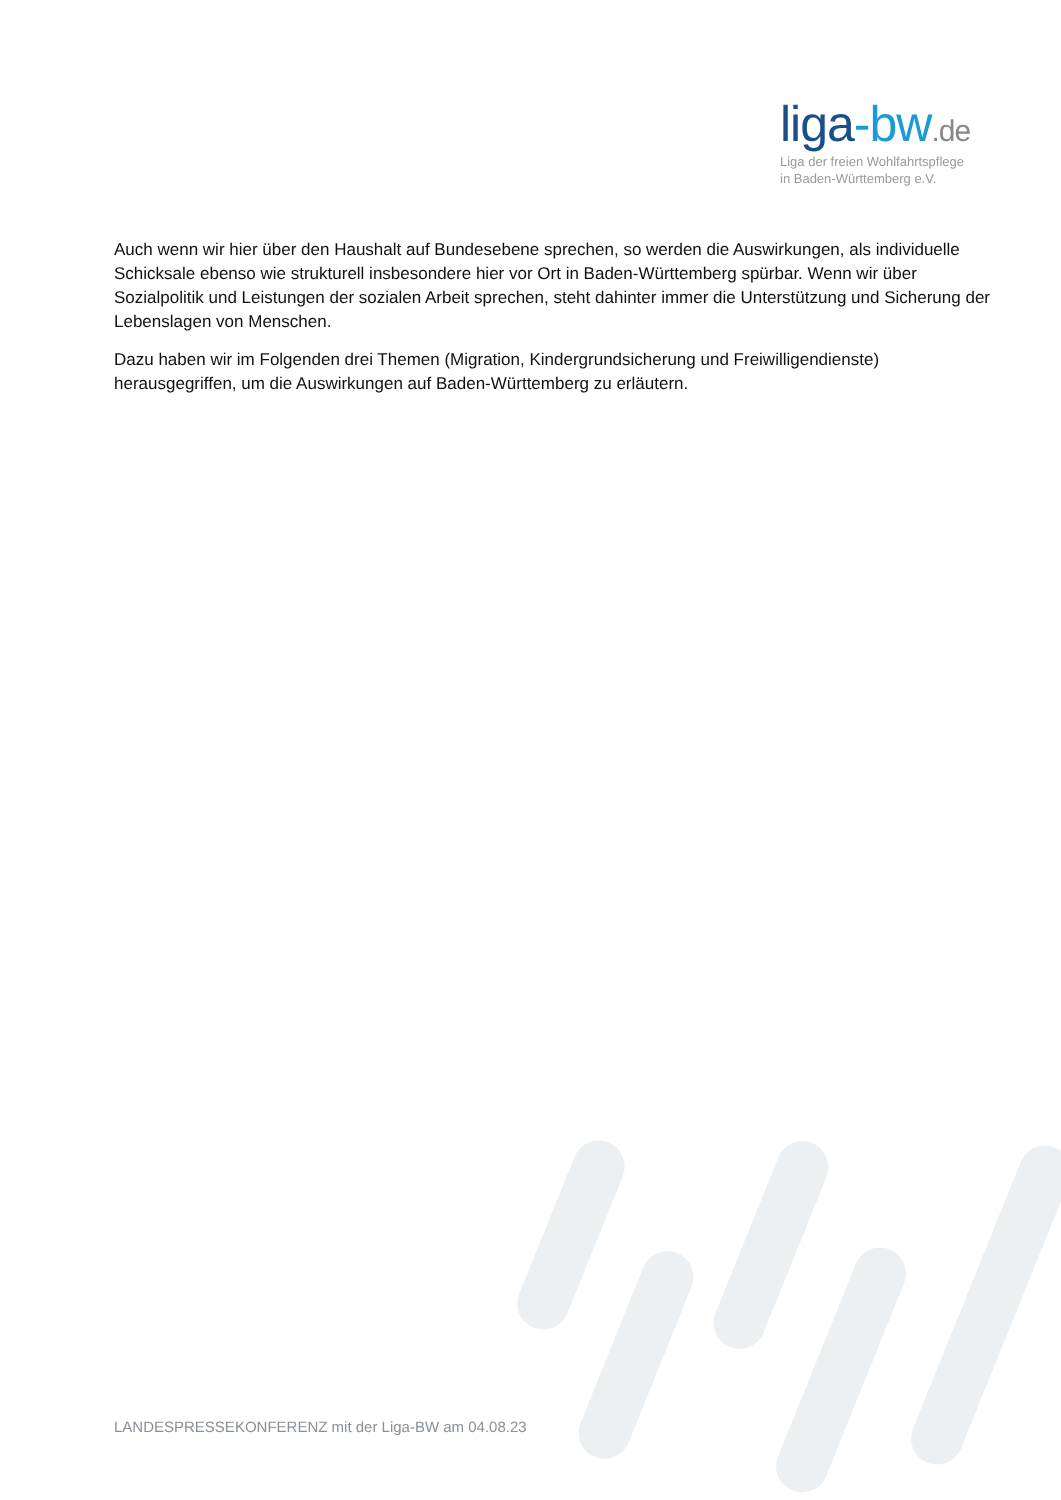liga-bw.de
Liga der freien Wohlfahrtspflege
in Baden-Württemberg e.V.
Auch wenn wir hier über den Haushalt auf Bundesebene sprechen, so werden die Auswirkungen, als individuelle Schicksale ebenso wie strukturell insbesondere hier vor Ort in Baden-Württemberg spürbar. Wenn wir über Sozialpolitik und Leistungen der sozialen Arbeit sprechen, steht dahinter immer die Unterstützung und Sicherung der Lebenslagen von Menschen.
Dazu haben wir im Folgenden drei Themen (Migration, Kindergrundsicherung und Freiwilligendienste) herausgegriffen, um die Auswirkungen auf Baden-Württemberg zu erläutern.
LANDESPRESSEKONFERENZ mit der Liga-BW am 04.08.23